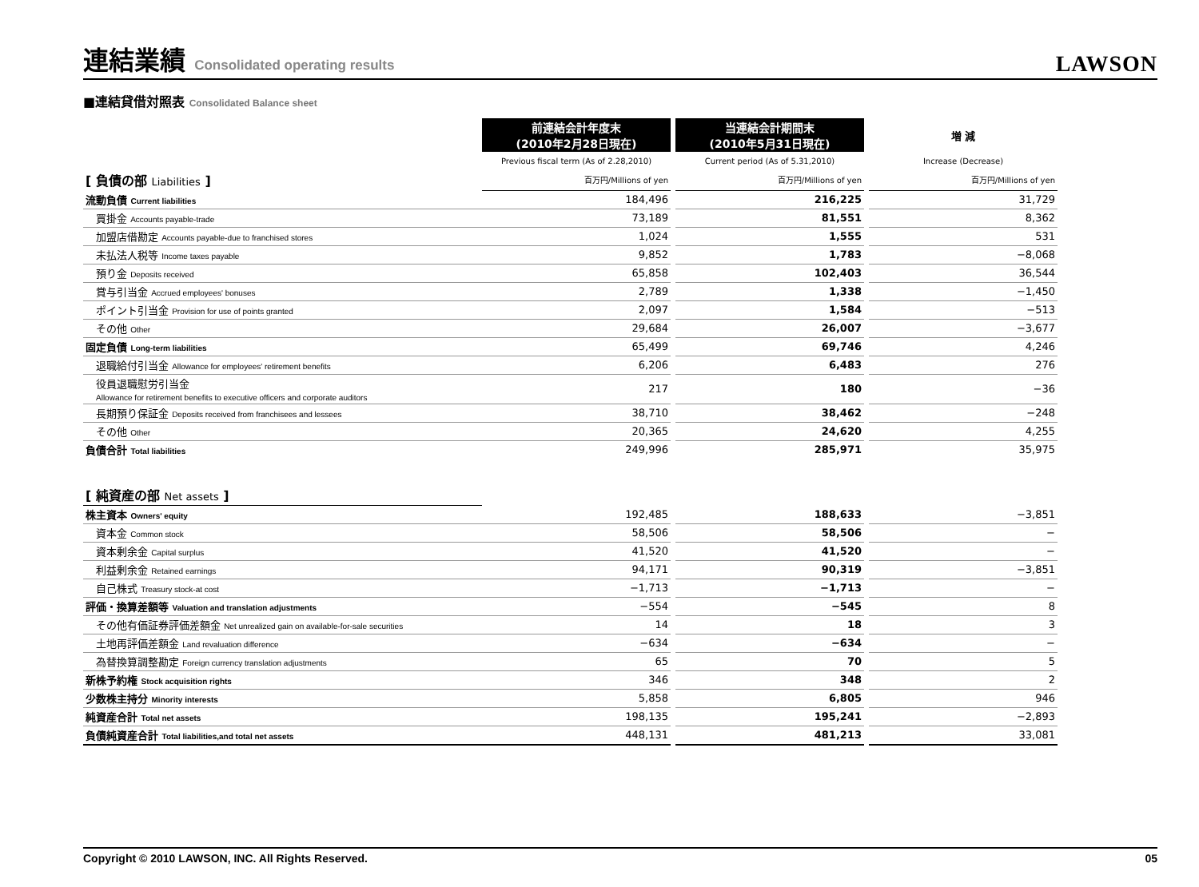連結業績 Consolidated operating results
LAWSON
■連結貸借対照表 Consolidated Balance sheet
| | 前連結会計年度末 (2010年2月28日現在) | | 当連結会計期間末 (2010年5月31日現在) | | 増 減 |
| --- | --- | --- | --- | --- | --- |
| | Previous fiscal term (As of 2.28,2010) | | Current period (As of 5.31,2010) | | Increase (Decrease) |
| [ 負債の部 Liabilities ] | 百万円/Millions of yen | | 百万円/Millions of yen | | 百万円/Millions of yen |
| 流動負債 Current liabilities | 184,496 | | 216,225 | | 31,729 |
| 買掛金 Accounts payable-trade | 73,189 | | 81,551 | | 8,362 |
| 加盟店借勘定 Accounts payable-due to franchised stores | 1,024 | | 1,555 | | 531 |
| 未払法人税等 Income taxes payable | 9,852 | | 1,783 | | −8,068 |
| 預り金 Deposits received | 65,858 | | 102,403 | | 36,544 |
| 賞与引当金 Accrued employees' bonuses | 2,789 | | 1,338 | | −1,450 |
| ポイント引当金 Provision for use of points granted | 2,097 | | 1,584 | | −513 |
| その他 Other | 29,684 | | 26,007 | | −3,677 |
| 固定負債 Long-term liabilities | 65,499 | | 69,746 | | 4,246 |
| 退職給付引当金 Allowance for employees' retirement benefits | 6,206 | | 6,483 | | 276 |
| 役員退職慰労引当金 Allowance for retirement benefits to executive officers and corporate auditors | 217 | | 180 | | −36 |
| 長期預り保証金 Deposits received from franchisees and lessees | 38,710 | | 38,462 | | −248 |
| その他 Other | 20,365 | | 24,620 | | 4,255 |
| 負債合計 Total liabilities | 249,996 | | 285,971 | | 35,975 |
| [ 純資産の部 Net assets ] | | | | | |
| 株主資本 Owners' equity | 192,485 | | 188,633 | | −3,851 |
| 資本金 Common stock | 58,506 | | 58,506 | | − |
| 資本剰余金 Capital surplus | 41,520 | | 41,520 | | − |
| 利益剰余金 Retained earnings | 94,171 | | 90,319 | | −3,851 |
| 自己株式 Treasury stock-at cost | −1,713 | | −1,713 | | − |
| 評価・換算差額等 Valuation and translation adjustments | −554 | | −545 | | 8 |
| その他有価証券評価差額金 Net unrealized gain on available-for-sale securities | 14 | | 18 | | 3 |
| 土地再評価差額金 Land revaluation difference | −634 | | −634 | | − |
| 為替換算調整勘定 Foreign currency translation adjustments | 65 | | 70 | | 5 |
| 新株予約権 Stock acquisition rights | 346 | | 348 | | 2 |
| 少数株主持分 Minority interests | 5,858 | | 6,805 | | 946 |
| 純資産合計 Total net assets | 198,135 | | 195,241 | | −2,893 |
| 負債純資産合計 Total liabilities,and total net assets | 448,131 | | 481,213 | | 33,081 |
Copyright © 2010 LAWSON, INC. All Rights Reserved. 05